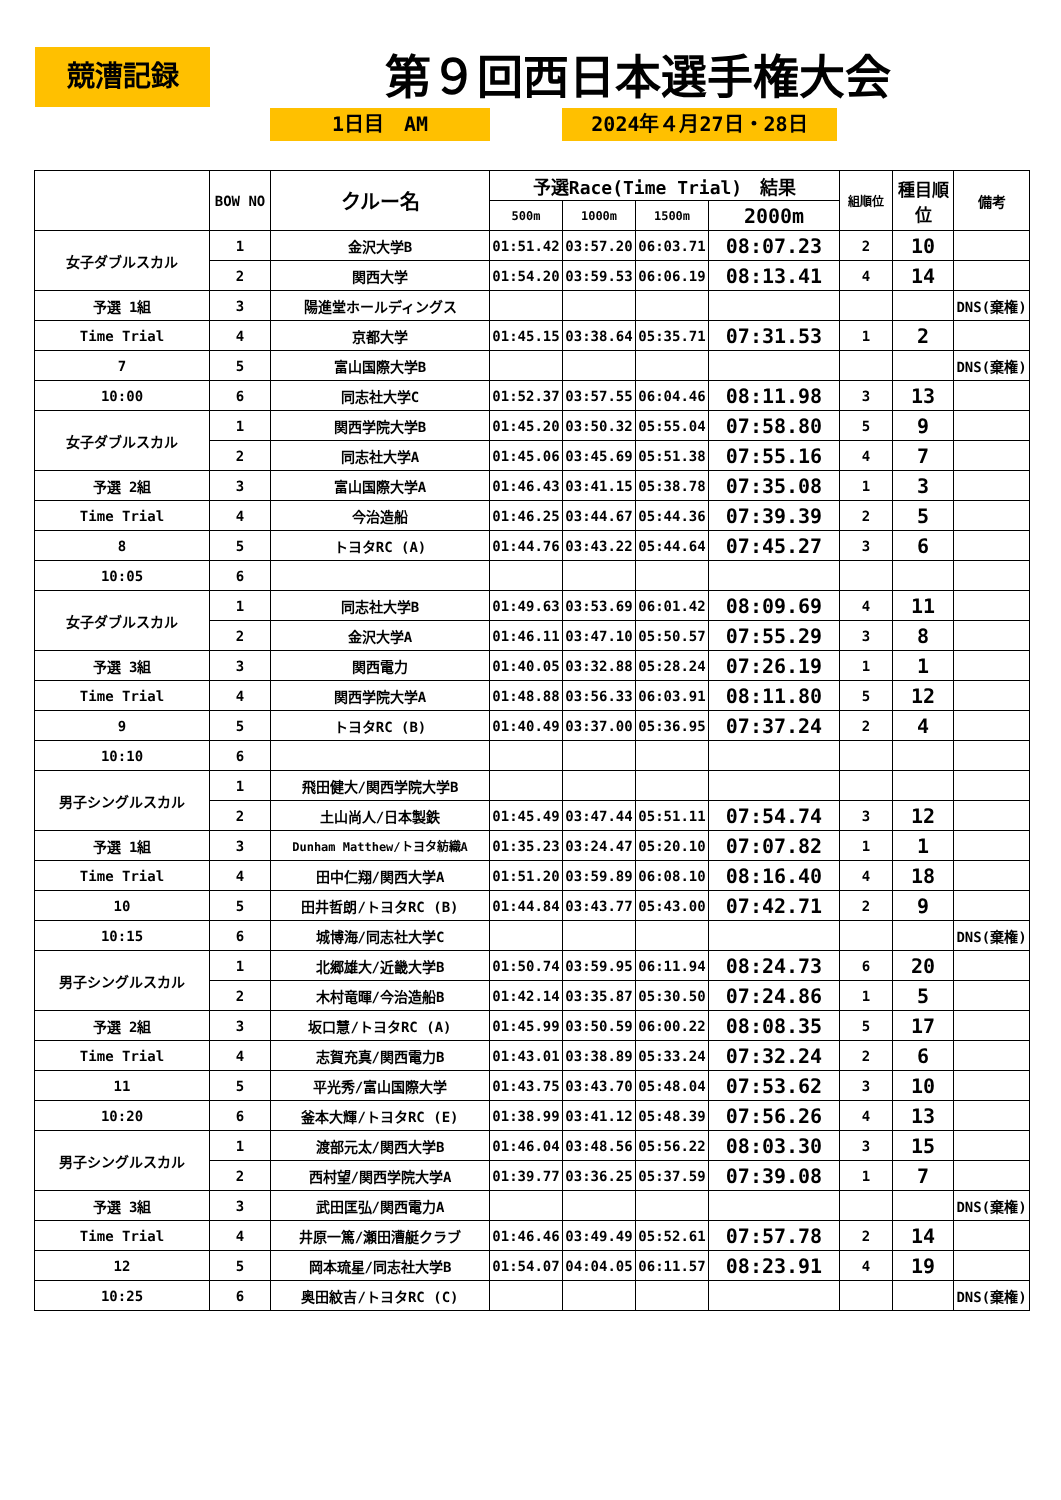競漕記録 第９回西日本選手権大会
1日目　AM 2024年４月27日・28日
| | BOW NO | クルー名 | 予選Race(Time Trial) 結果 | | | | 組順位 | 種目順位 | 備考 |
| --- | --- | --- | --- | --- | --- | --- | --- | --- | --- |
| | | | 500m | 1000m | 1500m | 2000m | | | |
| 女子ダブルスカル | 1 | 金沢大学B | 01:51.42 | 03:57.20 | 06:03.71 | 08:07.23 | 2 | 10 | |
| | 2 | 関西大学 | 01:54.20 | 03:59.53 | 06:06.19 | 08:13.41 | 4 | 14 | |
| 予選 1組 | 3 | 陽進堂ホールディングス | | | | | | | DNS(棄権) |
| Time Trial | 4 | 京都大学 | 01:45.15 | 03:38.64 | 05:35.71 | 07:31.53 | 1 | 2 | |
| 7 | 5 | 富山国際大学B | | | | | | | DNS(棄権) |
| 10:00 | 6 | 同志社大学C | 01:52.37 | 03:57.55 | 06:04.46 | 08:11.98 | 3 | 13 | |
| 女子ダブルスカル | 1 | 関西学院大学B | 01:45.20 | 03:50.32 | 05:55.04 | 07:58.80 | 5 | 9 | |
| | 2 | 同志社大学A | 01:45.06 | 03:45.69 | 05:51.38 | 07:55.16 | 4 | 7 | |
| 予選 2組 | 3 | 富山国際大学A | 01:46.43 | 03:41.15 | 05:38.78 | 07:35.08 | 1 | 3 | |
| Time Trial | 4 | 今治造船 | 01:46.25 | 03:44.67 | 05:44.36 | 07:39.39 | 2 | 5 | |
| 8 | 5 | トヨタRC (A) | 01:44.76 | 03:43.22 | 05:44.64 | 07:45.27 | 3 | 6 | |
| 10:05 | 6 | | | | | | | | |
| 女子ダブルスカル | 1 | 同志社大学B | 01:49.63 | 03:53.69 | 06:01.42 | 08:09.69 | 4 | 11 | |
| | 2 | 金沢大学A | 01:46.11 | 03:47.10 | 05:50.57 | 07:55.29 | 3 | 8 | |
| 予選 3組 | 3 | 関西電力 | 01:40.05 | 03:32.88 | 05:28.24 | 07:26.19 | 1 | 1 | |
| Time Trial | 4 | 関西学院大学A | 01:48.88 | 03:56.33 | 06:03.91 | 08:11.80 | 5 | 12 | |
| 9 | 5 | トヨタRC (B) | 01:40.49 | 03:37.00 | 05:36.95 | 07:37.24 | 2 | 4 | |
| 10:10 | 6 | | | | | | | | |
| 男子シングルスカル | 1 | 飛田健大/関西学院大学B | | | | | | | |
| | 2 | 土山尚人/日本製鉄 | 01:45.49 | 03:47.44 | 05:51.11 | 07:54.74 | 3 | 12 | |
| 予選 1組 | 3 | Dunham Matthew/トヨタ紡織A | 01:35.23 | 03:24.47 | 05:20.10 | 07:07.82 | 1 | 1 | |
| Time Trial | 4 | 田中仁翔/関西大学A | 01:51.20 | 03:59.89 | 06:08.10 | 08:16.40 | 4 | 18 | |
| 10 | 5 | 田井哲朗/トヨタRC (B) | 01:44.84 | 03:43.77 | 05:43.00 | 07:42.71 | 2 | 9 | |
| 10:15 | 6 | 城博海/同志社大学C | | | | | | | DNS(棄権) |
| 男子シングルスカル | 1 | 北郷雄大/近畿大学B | 01:50.74 | 03:59.95 | 06:11.94 | 08:24.73 | 6 | 20 | |
| | 2 | 木村竜暉/今治造船B | 01:42.14 | 03:35.87 | 05:30.50 | 07:24.86 | 1 | 5 | |
| 予選 2組 | 3 | 坂口慧/トヨタRC (A) | 01:45.99 | 03:50.59 | 06:00.22 | 08:08.35 | 5 | 17 | |
| Time Trial | 4 | 志賀充真/関西電力B | 01:43.01 | 03:38.89 | 05:33.24 | 07:32.24 | 2 | 6 | |
| 11 | 5 | 平光秀/富山国際大学 | 01:43.75 | 03:43.70 | 05:48.04 | 07:53.62 | 3 | 10 | |
| 10:20 | 6 | 釜本大輝/トヨタRC (E) | 01:38.99 | 03:41.12 | 05:48.39 | 07:56.26 | 4 | 13 | |
| 男子シングルスカル | 1 | 渡部元太/関西大学B | 01:46.04 | 03:48.56 | 05:56.22 | 08:03.30 | 3 | 15 | |
| | 2 | 西村望/関西学院大学A | 01:39.77 | 03:36.25 | 05:37.59 | 07:39.08 | 1 | 7 | |
| 予選 3組 | 3 | 武田匡弘/関西電力A | | | | | | | DNS(棄権) |
| Time Trial | 4 | 井原一篤/瀬田漕艇クラブ | 01:46.46 | 03:49.49 | 05:52.61 | 07:57.78 | 2 | 14 | |
| 12 | 5 | 岡本琉星/同志社大学B | 01:54.07 | 04:04.05 | 06:11.57 | 08:23.91 | 4 | 19 | |
| 10:25 | 6 | 奥田紋吉/トヨタRC (C) | | | | | | | DNS(棄権) |